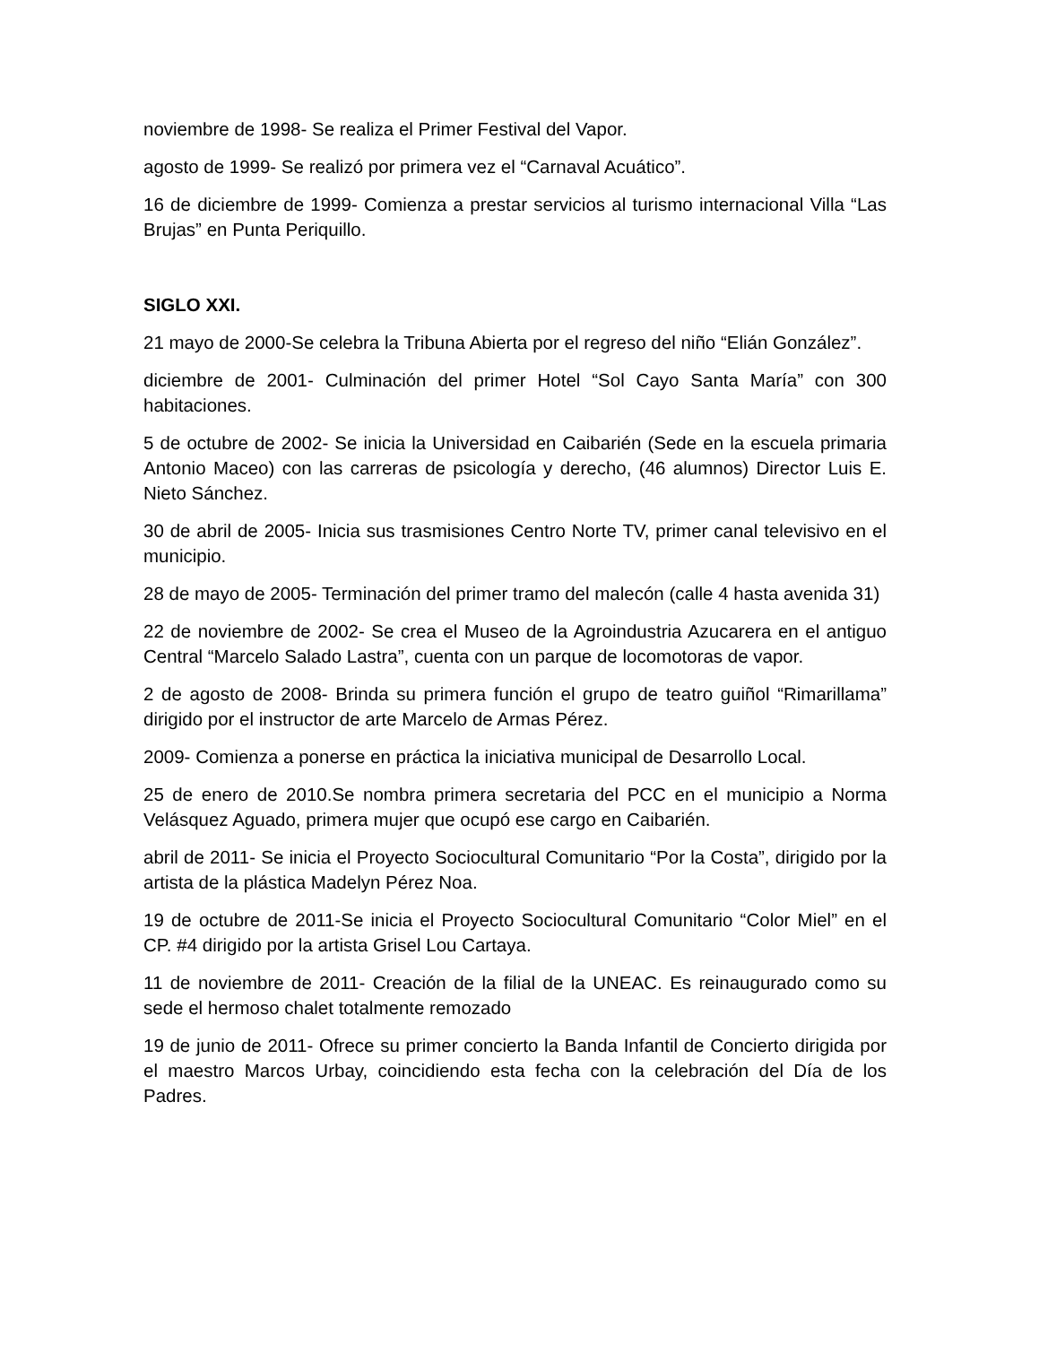noviembre de 1998- Se realiza el Primer Festival del Vapor.
agosto de 1999- Se realizó por primera vez el “Carnaval Acuático”.
16 de diciembre de 1999- Comienza a prestar servicios al turismo internacional Villa “Las Brujas” en Punta Periquillo.
SIGLO XXI.
21 mayo de 2000-Se celebra la Tribuna Abierta por el regreso del niño “Elián González”.
diciembre de 2001- Culminación del primer Hotel “Sol Cayo Santa María” con 300 habitaciones.
5 de octubre de 2002- Se inicia la Universidad en Caibarién (Sede en la escuela primaria Antonio Maceo) con las carreras de psicología y derecho, (46 alumnos) Director Luis E. Nieto Sánchez.
30 de abril de 2005- Inicia sus trasmisiones Centro Norte TV, primer canal televisivo en el municipio.
28 de mayo de 2005- Terminación del primer tramo del malecón (calle 4 hasta avenida 31)
22 de noviembre de 2002- Se crea el Museo de la Agroindustria Azucarera en el antiguo Central “Marcelo Salado Lastra”, cuenta con un parque de locomotoras de vapor.
2 de agosto de 2008- Brinda su primera función el grupo de teatro guiñol “Rimarillama” dirigido por el instructor de arte Marcelo de Armas Pérez.
2009- Comienza a ponerse en práctica la iniciativa municipal de Desarrollo Local.
25 de enero de 2010.Se nombra primera secretaria del PCC en el municipio a Norma Velásquez Aguado, primera mujer que ocupó ese cargo en Caibarién.
abril de 2011- Se inicia el Proyecto Sociocultural Comunitario “Por la Costa”, dirigido por la artista de la plástica Madelyn Pérez Noa.
19 de octubre de 2011-Se inicia el Proyecto Sociocultural Comunitario “Color Miel” en el CP. #4 dirigido por la artista Grisel Lou Cartaya.
11 de noviembre de 2011- Creación de la filial de la UNEAC. Es reinaugurado como su sede el hermoso chalet totalmente remozado
19 de junio de 2011- Ofrece su primer concierto la Banda Infantil de Concierto dirigida por el maestro Marcos Urbay, coincidiendo esta fecha con la celebración del Día de los Padres.